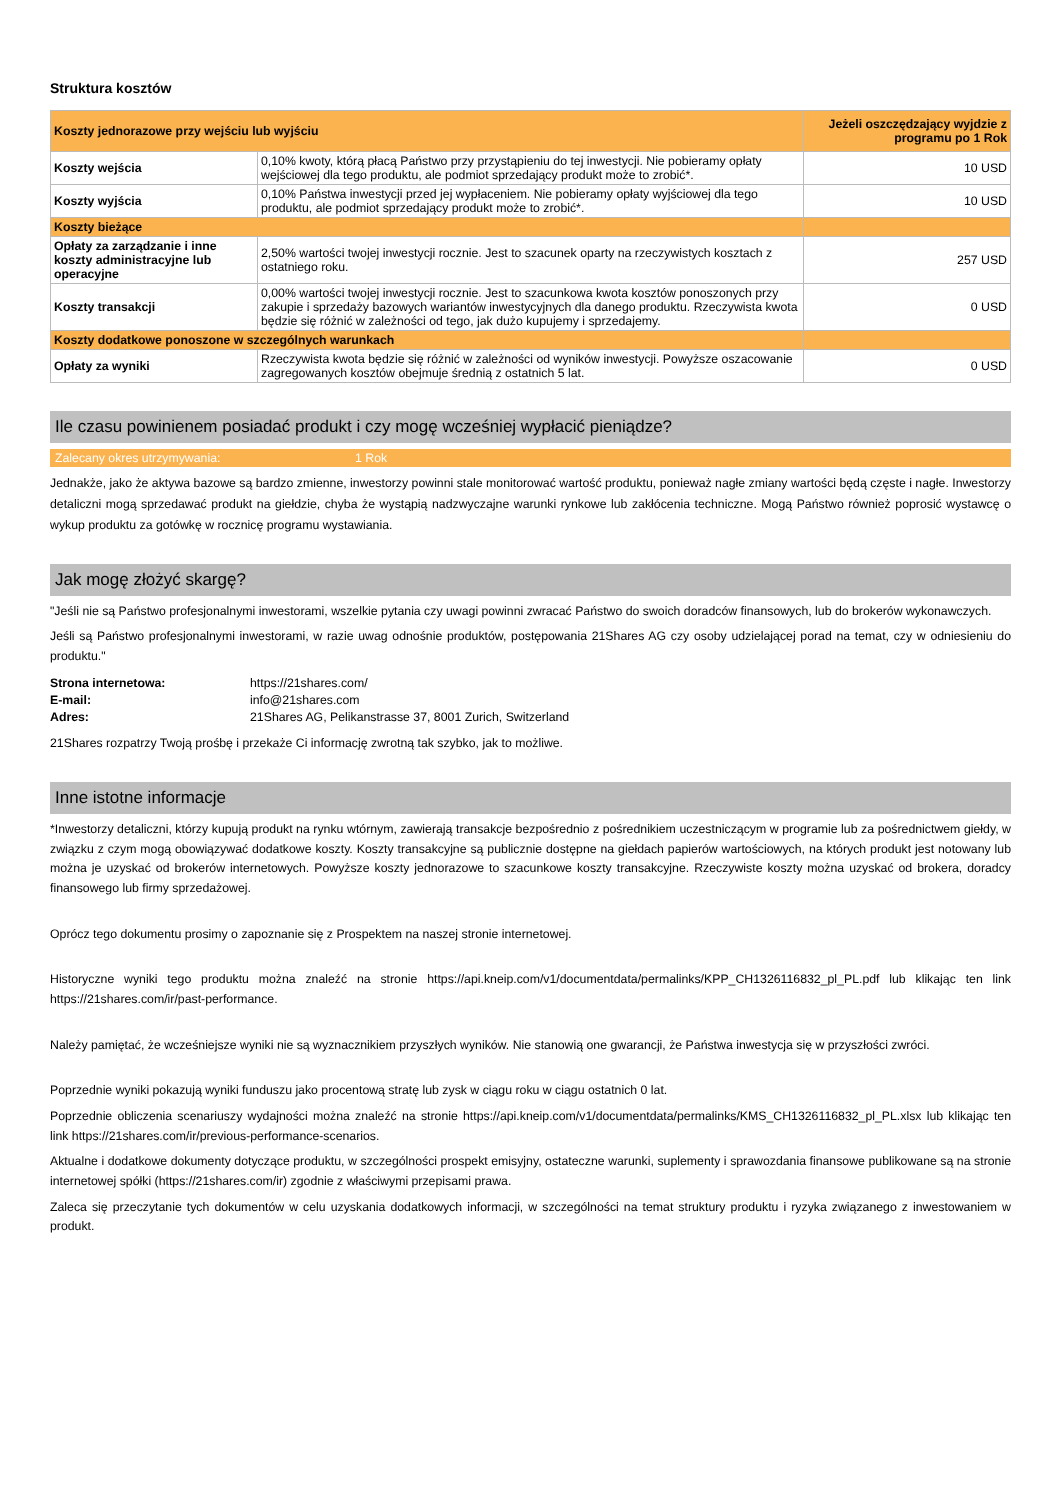Struktura kosztów
| Koszty jednorazowe przy wejściu lub wyjściu | | Jeżeli oszczędzający wyjdzie z programu po 1 Rok |
| --- | --- | --- |
| Koszty wejścia | 0,10% kwoty, którą płacą Państwo przy przystąpieniu do tej inwestycji. Nie pobieramy opłaty wejściowej dla tego produktu, ale podmiot sprzedający produkt może to zrobić*. | 10 USD |
| Koszty wyjścia | 0,10% Państwa inwestycji przed jej wypłaceniem. Nie pobieramy opłaty wyjściowej dla tego produktu, ale podmiot sprzedający produkt może to zrobić*. | 10 USD |
| Koszty bieżące | | |
| Opłaty za zarządzanie i inne koszty administracyjne lub operacyjne | 2,50% wartości twojej inwestycji rocznie. Jest to szacunek oparty na rzeczywistych kosztach z ostatniego roku. | 257 USD |
| Koszty transakcji | 0,00% wartości twojej inwestycji rocznie. Jest to szacunkowa kwota kosztów ponoszonych przy zakupie i sprzedaży bazowych wariantów inwestycyjnych dla danego produktu. Rzeczywista kwota będzie się różnić w zależności od tego, jak dużo kupujemy i sprzedajemy. | 0 USD |
| Koszty dodatkowe ponoszone w szczególnych warunkach | | |
| Opłaty za wyniki | Rzeczywista kwota będzie się różnić w zależności od wyników inwestycji. Powyższe oszacowanie zagregowanych kosztów obejmuje średnią z ostatnich 5 lat. | 0 USD |
Ile czasu powinienem posiadać produkt i czy mogę wcześniej wypłacić pieniądze?
Zalecany okres utrzymywania: 1 Rok
Jednakże, jako że aktywa bazowe są bardzo zmienne, inwestorzy powinni stale monitorować wartość produktu, ponieważ nagłe zmiany wartości będą częste i nagłe. Inwestorzy detaliczni mogą sprzedawać produkt na giełdzie, chyba że wystąpią nadzwyczajne warunki rynkowe lub zakłócenia techniczne. Mogą Państwo również poprosić wystawcę o wykup produktu za gotówkę w rocznicę programu wystawiania.
Jak mogę złożyć skargę?
"Jeśli nie są Państwo profesjonalnymi inwestorami, wszelkie pytania czy uwagi powinni zwracać Państwo do swoich doradców finansowych, lub do brokerów wykonawczych.
Jeśli są Państwo profesjonalnymi inwestorami, w razie uwag odnośnie produktów, postępowania 21Shares AG czy osoby udzielającej porad na temat, czy w odniesieniu do produktu."
Strona internetowa: https://21shares.com/ E-mail: info@21shares.com Adres: 21Shares AG, Pelikanstrasse 37, 8001 Zurich, Switzerland
21Shares rozpatrzy Twoją prośbę i przekaże Ci informację zwrotną tak szybko, jak to możliwe.
Inne istotne informacje
*Inwestorzy detaliczni, którzy kupują produkt na rynku wtórnym, zawierają transakcje bezpośrednio z pośrednikiem uczestniczącym w programie lub za pośrednictwem giełdy, w związku z czym mogą obowiązywać dodatkowe koszty. Koszty transakcyjne są publicznie dostępne na giełdach papierów wartościowych, na których produkt jest notowany lub można je uzyskać od brokerów internetowych. Powyższe koszty jednorazowe to szacunkowe koszty transakcyjne. Rzeczywiste koszty można uzyskać od brokera, doradcy finansowego lub firmy sprzedażowej.
Oprócz tego dokumentu prosimy o zapoznanie się z Prospektem na naszej stronie internetowej.
Historyczne wyniki tego produktu można znaleźć na stronie https://api.kneip.com/v1/documentdata/permalinks/KPP_CH1326116832_pl_PL.pdf lub klikając ten link https://21shares.com/ir/past-performance.
Należy pamiętać, że wcześniejsze wyniki nie są wyznacznikiem przyszłych wyników. Nie stanowią one gwarancji, że Państwa inwestycja się w przyszłości zwróci.
Poprzednie wyniki pokazują wyniki funduszu jako procentową stratę lub zysk w ciągu roku w ciągu ostatnich 0 lat.
Poprzednie obliczenia scenariuszy wydajności można znaleźć na stronie https://api.kneip.com/v1/documentdata/permalinks/KMS_CH1326116832_pl_PL.xlsx lub klikając ten link https://21shares.com/ir/previous-performance-scenarios.
Aktualne i dodatkowe dokumenty dotyczące produktu, w szczególności prospekt emisyjny, ostateczne warunki, suplementy i sprawozdania finansowe publikowane są na stronie internetowej spółki (https://21shares.com/ir) zgodnie z właściwymi przepisami prawa.
Zaleca się przeczytanie tych dokumentów w celu uzyskania dodatkowych informacji, w szczególności na temat struktury produktu i ryzyka związanego z inwestowaniem w produkt.